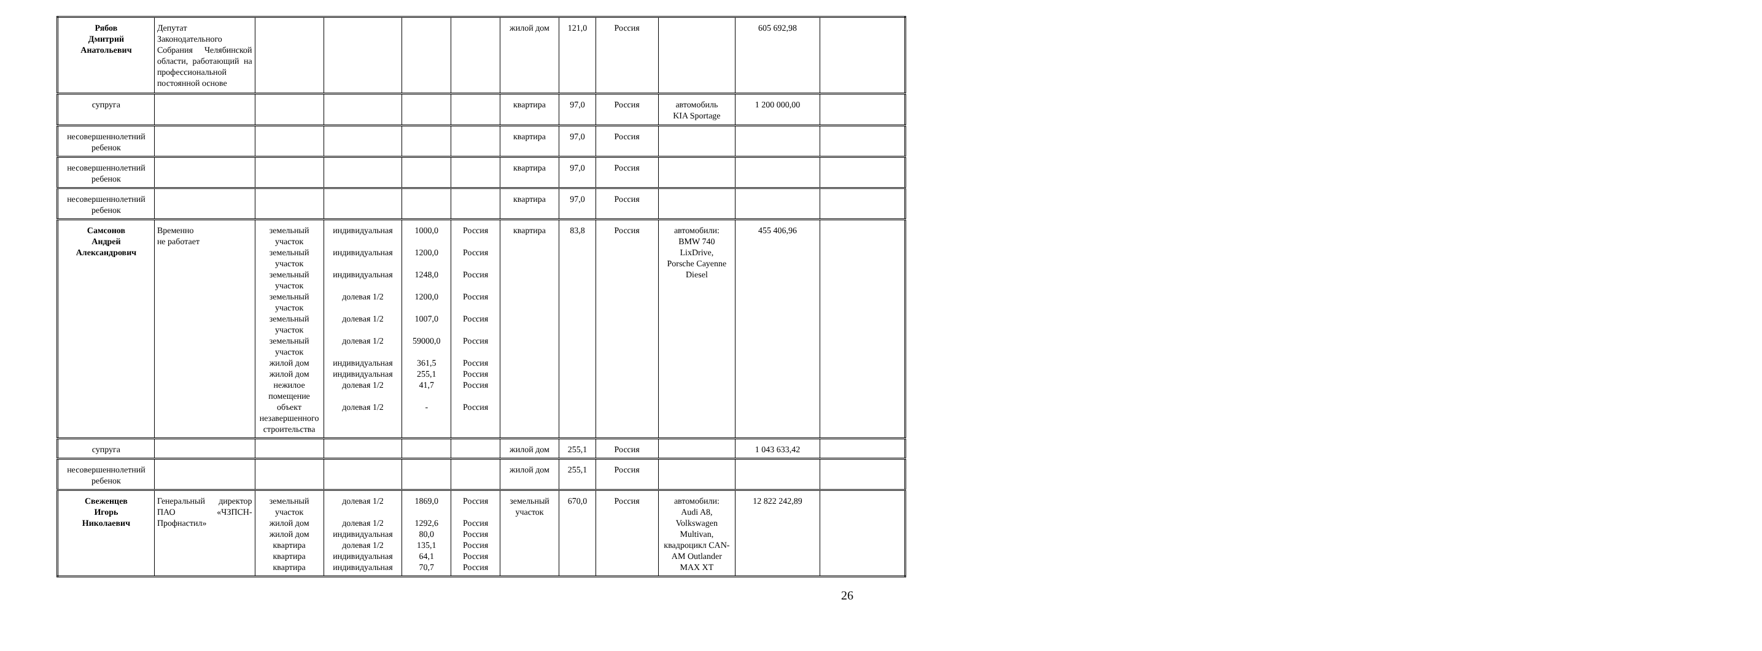| Рябов Дмитрий Анатольевич | Депутат Законодательного Собрания Челябинской области, работающий на профессиональной постоянной основе | | | | | жилой дом | 121,0 | Россия | | 605 692,98 | |
| супруга | | | | | | квартира | 97,0 | Россия | автомобиль KIA Sportage | 1 200 000,00 | |
| несовершеннолетний ребенок | | | | | | квартира | 97,0 | Россия | | | |
| несовершеннолетний ребенок | | | | | | квартира | 97,0 | Россия | | | |
| несовершеннолетний ребенок | | | | | | квартира | 97,0 | Россия | | | |
| Самсонов Андрей Александрович | Временно не работает | земельный участок земельный участок земельный участок земельный участок земельный участок земельный участок жилой дом жилой дом нежилое помещение объект незавершенного строительства | индивидуальная индивидуальная индивидуальная долевая 1/2 долевая 1/2 долевая 1/2 индивидуальная индивидуальная долевая 1/2 долевая 1/2 | 1000,0 1200,0 1248,0 1200,0 1007,0 59000,0 361,5 255,1 41,7 - | Россия Россия Россия Россия Россия Россия Россия Россия Россия Россия | квартира | 83,8 | Россия | автомобили: BMW 740 LixDrive, Porsche Cayenne Diesel | 455 406,96 | |
| супруга | | | | | | жилой дом | 255,1 | Россия | | 1 043 633,42 | |
| несовершеннолетний ребенок | | | | | | жилой дом | 255,1 | Россия | | | |
| Свеженцев Игорь Николаевич | Генеральный директор ПАО «ЧЗПСН-Профнастил» | земельный участок жилой дом жилой дом квартира квартира квартира | долевая 1/2 долевая 1/2 индивидуальная долевая 1/2 индивидуальная индивидуальная | 1869,0 1292,6 80,0 135,1 64,1 70,7 | Россия Россия Россия Россия Россия Россия | земельный участок | 670,0 | Россия | автомобили: Audi A8, Volkswagen Multivan, квадроцикл CAN-AM Outlander MAX XT | 12 822 242,89 | |
26